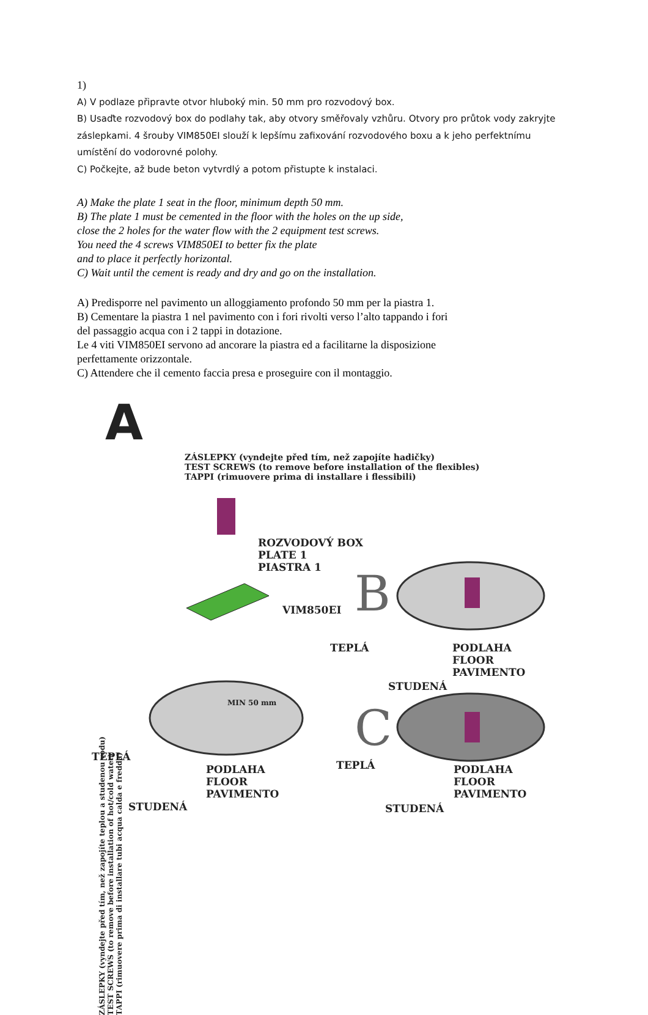1)
A) V podlaze připravte otvor hluboký min. 50 mm pro rozvodový box.
B) Usaďte rozvodový box do podlahy tak, aby otvory směřovaly vzhůru. Otvory pro průtok vody zakryjte záslepkami. 4 šrouby VIM850EI slouží k lepšímu zafixování rozvodového boxu a k jeho perfektnímu umístění do vodorovné polohy.
C) Počkejte, až bude beton vytvrdlý a potom přistupte k instalaci.
A) Make the plate 1 seat in the floor, minimum depth 50 mm.
B) The plate 1 must be cemented in the floor with the holes on the up side,
close the 2 holes for the water flow with the 2 equipment test screws.
You need the 4 screws VIM850EI to better fix the plate
and to place it perfectly horizontal.
C) Wait until the cement is ready and dry and go on the installation.
A) Predisporre nel pavimento un alloggiamento profondo 50 mm per la piastra 1.
B) Cementare la piastra 1 nel pavimento con i fori rivolti verso l’alto tappando i fori
del passaggio acqua con i 2 tappi in dotazione.
Le 4 viti VIM850EI servono ad ancorare la piastra ed a facilitarne la disposizione
perfettamente orizzontale.
C) Attendere che il cemento faccia presa e proseguire con il montaggio.
A
ZÁSLEPKY (vyndejte před tím, než zapojíte hadičky)
TEST SCREWS (to remove before installation of the flexibles)
TAPPI (rimuovere prima di installare i flessibili)
ROZVODOVÝ BOX
PLATE 1
PIASTRA 1
VIM850EI B
TEPLÁ
PODLAHA
FLOOR
PAVIMENTO
STUDENÁ
MIN 50 mm C
TEPLÁ
PODLAHA
FLOOR
PAVIMENTO
STUDENÁ
TEPLÁ
PODLAHA
FLOOR
PAVIMENTO
STUDENÁ
ZÁSLEPKY (vyndejte před tím, než zapojíte teplou a studenou vodu)
TEST SCREWS (to remove before installation of hot/cold water)
TAPPI (rimuovere prima di installare tubi acqua calda e fredda)